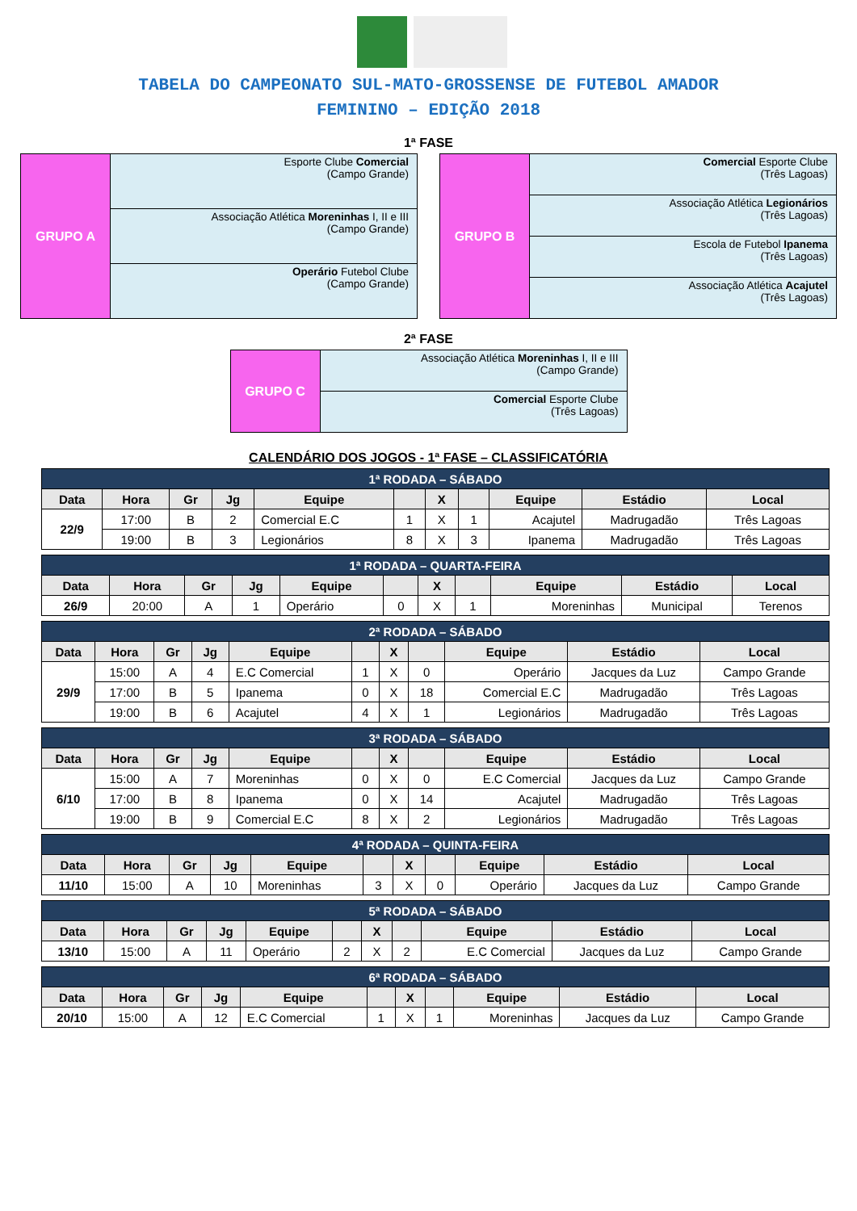TABELA DO CAMPEONATO SUL-MATO-GROSSENSE DE FUTEBOL AMADOR
FEMININO – EDIÇÃO 2018
1ª FASE
| GRUPO A | | Esporte Clube Comercial (Campo Grande) |
| | | Associação Atlética Moreninhas I, II e III (Campo Grande) |
| | | Operário Futebol Clube (Campo Grande) |
| GRUPO B | | Comercial Esporte Clube (Três Lagoas) |
| | | Associação Atlética Legionários (Três Lagoas) |
| | | Escola de Futebol Ipanema (Três Lagoas) |
| | | Associação Atlética Acajutel (Três Lagoas) |
2ª FASE
| GRUPO C | | Associação Atlética Moreninhas I, II e III (Campo Grande) |
| | | Comercial Esporte Clube (Três Lagoas) |
CALENDÁRIO DOS JOGOS - 1ª FASE – CLASSIFICATÓRIA
| 1ª RODADA – SÁBADO | | | | | | | | | | |
| --- | --- | --- | --- | --- | --- | --- | --- | --- | --- | --- |
| Data | Hora | Gr | Jg | Equipe | | X | | Equipe | Estádio | Local |
| 22/9 | 17:00 | B | 2 | Comercial E.C | 1 | X | 1 | Acajutel | Madrugadão | Três Lagoas |
| | 19:00 | B | 3 | Legionários | 8 | X | 3 | Ipanema | Madrugadão | Três Lagoas |
| 1ª RODADA – QUARTA-FEIRA | | | | | | | | | | |
| --- | --- | --- | --- | --- | --- | --- | --- | --- | --- | --- |
| Data | Hora | Gr | Jg | Equipe | | X | | Equipe | Estádio | Local |
| 26/9 | 20:00 | A | 1 | Operário | 0 | X | 1 | Moreninhas | Municipal | Terenos |
| 2ª RODADA – SÁBADO | | | | | | | | | | |
| --- | --- | --- | --- | --- | --- | --- | --- | --- | --- | --- |
| Data | Hora | Gr | Jg | Equipe | | X | | Equipe | Estádio | Local |
| 29/9 | 15:00 | A | 4 | E.C Comercial | 1 | X | 0 | Operário | Jacques da Luz | Campo Grande |
| | 17:00 | B | 5 | Ipanema | 0 | X | 18 | Comercial E.C | Madrugadão | Três Lagoas |
| | 19:00 | B | 6 | Acajutel | 4 | X | 1 | Legionários | Madrugadão | Três Lagoas |
| 3ª RODADA – SÁBADO | | | | | | | | | | |
| --- | --- | --- | --- | --- | --- | --- | --- | --- | --- | --- |
| Data | Hora | Gr | Jg | Equipe | | X | | Equipe | Estádio | Local |
| 6/10 | 15:00 | A | 7 | Moreninhas | 0 | X | 0 | E.C Comercial | Jacques da Luz | Campo Grande |
| | 17:00 | B | 8 | Ipanema | 0 | X | 14 | Acajutel | Madrugadão | Três Lagoas |
| | 19:00 | B | 9 | Comercial E.C | 8 | X | 2 | Legionários | Madrugadão | Três Lagoas |
| 4ª RODADA – QUINTA-FEIRA | | | | | | | | | | |
| --- | --- | --- | --- | --- | --- | --- | --- | --- | --- | --- |
| Data | Hora | Gr | Jg | Equipe | | X | | Equipe | Estádio | Local |
| 11/10 | 15:00 | A | 10 | Moreninhas | 3 | X | 0 | Operário | Jacques da Luz | Campo Grande |
| 5ª RODADA – SÁBADO | | | | | | | | | | |
| --- | --- | --- | --- | --- | --- | --- | --- | --- | --- | --- |
| Data | Hora | Gr | Jg | Equipe | | X | | Equipe | Estádio | Local |
| 13/10 | 15:00 | A | 11 | Operário | 2 | X | 2 | E.C Comercial | Jacques da Luz | Campo Grande |
| 6ª RODADA – SÁBADO | | | | | | | | | | |
| --- | --- | --- | --- | --- | --- | --- | --- | --- | --- | --- |
| Data | Hora | Gr | Jg | Equipe | | X | | Equipe | Estádio | Local |
| 20/10 | 15:00 | A | 12 | E.C Comercial | 1 | X | 1 | Moreninhas | Jacques da Luz | Campo Grande |